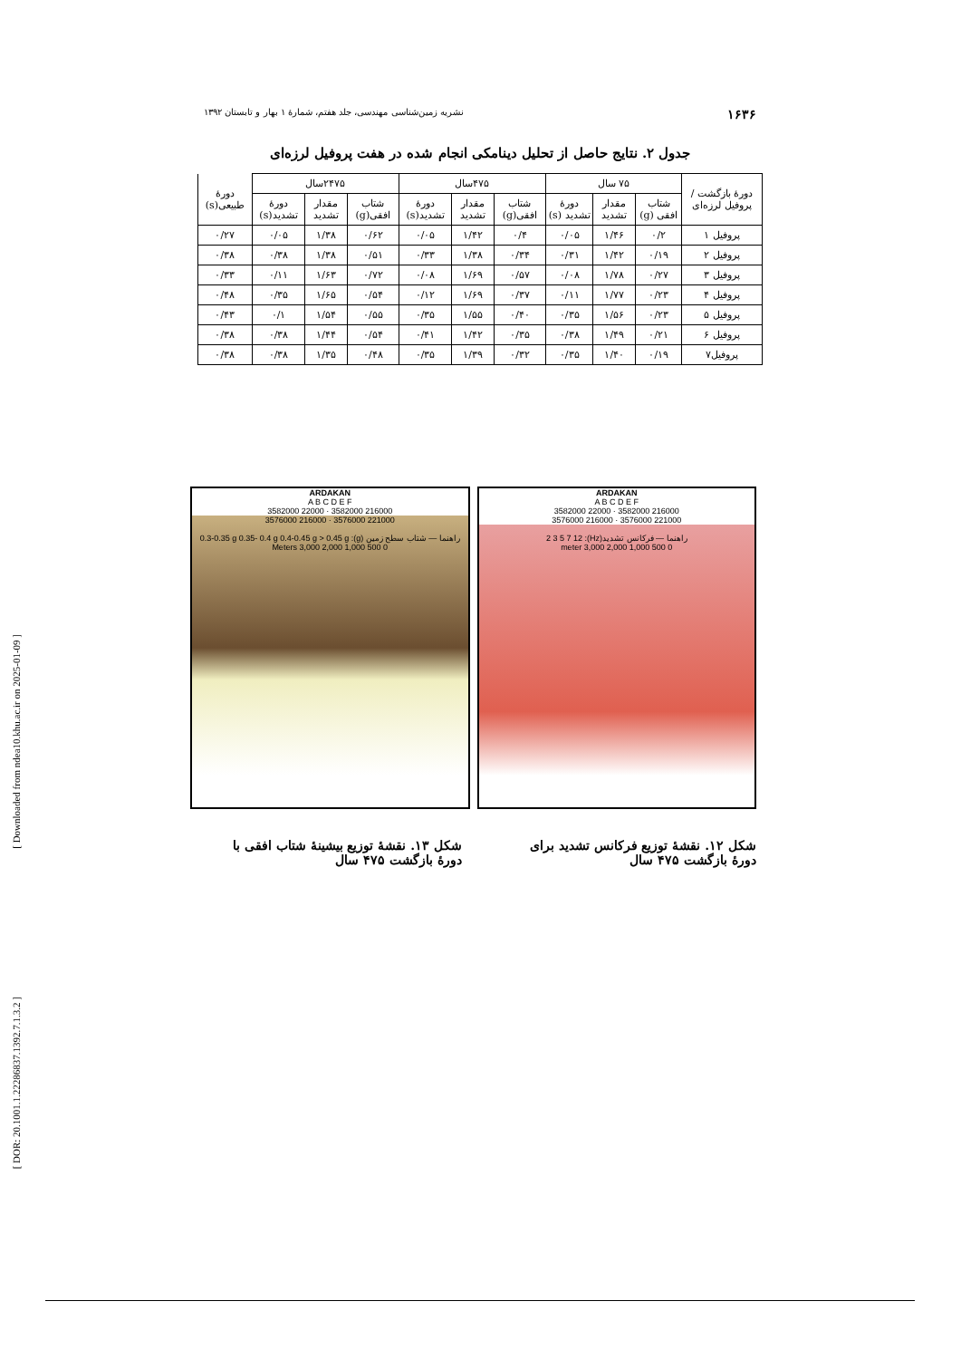[ Downloaded from ndea10.khu.ac.ir on 2025-01-09 ]
[ DOR: 20.1001.1.22286837.1392.7.1.3.2 ]
۱۶۳۶ نشریه زمین‌شناسی مهندسی، جلد هفتم، شمارهٔ ۱ بهار و تابستان ۱۳۹۲
جدول ۲. نتایج حاصل از تحلیل دینامکی انجام شده در هفت پروفیل لرزه‌ای
| دورهٔ بازگشت / پروفیل لرزه‌ای | ۷۵ سال | | | ۴۷۵سال | | | ۲۴۷۵سال | | | دورهٔ طبیعی(s) |
| --- | --- | --- | --- | --- | --- | --- | --- | --- | --- | --- |
| | شتاب افقی (g) | مقدار تشدید | دورهٔ تشدید (s) | شتاب افقی(g) | مقدار تشدید | دورهٔ تشدید(s) | شتاب افقی(g) | مقدار تشدید | دورهٔ تشدید(s) | |
| پروفیل ۱ | ۰/۲ | ۱/۴۶ | ۰/۰۵ | ۰/۴ | ۱/۴۲ | ۰/۰۵ | ۰/۶۲ | ۱/۳۸ | ۰/۰۵ | ۰/۲۷ |
| پروفیل ۲ | ۰/۱۹ | ۱/۴۲ | ۰/۳۱ | ۰/۳۴ | ۱/۳۸ | ۰/۳۳ | ۰/۵۱ | ۱/۳۸ | ۰/۳۸ | ۰/۳۸ |
| پروفیل ۳ | ۰/۲۷ | ۱/۷۸ | ۰/۰۸ | ۰/۵۷ | ۱/۶۹ | ۰/۰۸ | ۰/۷۲ | ۱/۶۳ | ۰/۱۱ | ۰/۳۳ |
| پروفیل ۴ | ۰/۲۳ | ۱/۷۷ | ۰/۱۱ | ۰/۳۷ | ۱/۶۹ | ۰/۱۲ | ۰/۵۴ | ۱/۶۵ | ۰/۳۵ | ۰/۴۸ |
| پروفیل ۵ | ۰/۲۳ | ۱/۵۶ | ۰/۳۵ | ۰/۴۰ | ۱/۵۵ | ۰/۳۵ | ۰/۵۵ | ۱/۵۴ | ۰/۱ | ۰/۴۳ |
| پروفیل ۶ | ۰/۲۱ | ۱/۴۹ | ۰/۳۸ | ۰/۳۵ | ۱/۴۲ | ۰/۴۱ | ۰/۵۴ | ۱/۴۴ | ۰/۳۸ | ۰/۳۸ |
| پروفیل۷ | ۰/۱۹ | ۱/۴۰ | ۰/۳۵ | ۰/۳۲ | ۱/۳۹ | ۰/۳۵ | ۰/۴۸ | ۱/۳۵ | ۰/۳۸ | ۰/۳۸ |
ARDAKAN
A B C D E F
216000 3582000 · 22000 3582000
221000 3576000 · 216000 3576000
راهنما — فرکانس تشدید(Hz): 2 3 5 7 12
0 500 1,000 2,000 3,000 meter
ARDAKAN
A B C D E F
216000 3582000 · 22000 3582000
221000 3576000 · 216000 3576000
راهنما — شتاب سطح زمین (g): 0.3-0.35 g 0.35- 0.4 g 0.4-0.45 g > 0.45 g
0 500 1,000 2,000 3,000 Meters
شکل ۱۲. نقشهٔ توزیع فرکانس تشدید برای دورهٔ بازگشت ۴۷۵ سال
شکل ۱۳. نقشهٔ توزیع بیشینهٔ شتاب افقی با دورهٔ بازگشت ۴۷۵ سال